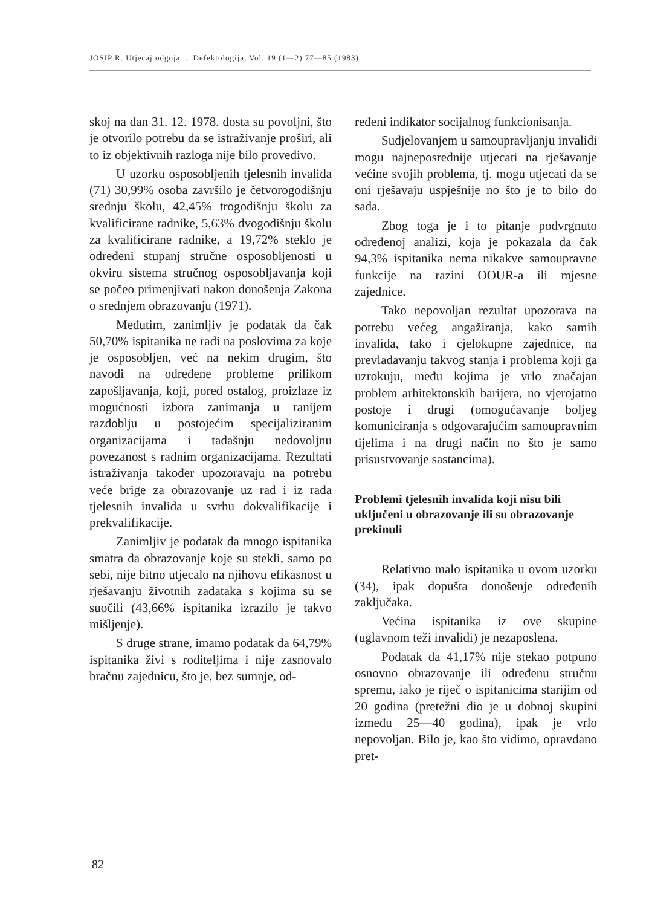JOSIP R. Utjecaj odgoja ... Defektologija, Vol. 19 (1—2) 77—85 (1983)
skoj na dan 31. 12. 1978. dosta su povoljni, što je otvorilo potrebu da se istraživanje proširi, ali to iz objektivnih razloga nije bilo provedivo.
U uzorku osposobljenih tjelesnih invalida (71) 30,99% osoba završilo je četvorogodišnju srednju školu, 42,45% trogodišnju školu za kvalificirane radnike, 5,63% dvogodišnju školu za kvalificirane radnike, a 19,72% steklo je određeni stupanj stručne osposobljenosti u okviru sistema stručnog osposobljavanja koji se počeo primenjivati nakon donošenja Zakona o srednjem obrazovanju (1971).
Međutim, zanimljiv je podatak da čak 50,70% ispitanika ne radi na poslovima za koje je osposobljen, već na nekim drugim, što navodi na određene probleme prilikom zapošljavanja, koji, pored ostalog, proizlaze iz mogućnosti izbora zanimanja u ranijem razdoblju u postojećim specijaliziranim organizacijama i tadašnju nedovoljnu povezanost s radnim organizacijama. Rezultati istraživanja također upozoravaju na potrebu veće brige za obrazovanje uz rad i iz rada tjelesnih invalida u svrhu dokvalifikacije i prekvalifikacije.
Zanimljiv je podatak da mnogo ispitanika smatra da obrazovanje koje su stekli, samo po sebi, nije bitno utjecalo na njihovu efikasnost u rješavanju životnih zadataka s kojima su se suočili (43,66% ispitanika izrazilo je takvo mišljenje).
S druge strane, imamo podatak da 64,79% ispitanika živi s roditeljima i nije zasnovalo bračnu zajednicu, što je, bez sumnje, od-
ređeni indikator socijalnog funkcionisanja.
Sudjelovanjem u samoupravljanju invalidi mogu najneposrednije utjecati na rješavanje većine svojih problema, tj. mogu utjecati da se oni rješavaju uspješnije no što je to bilo do sada.
Zbog toga je i to pitanje podvrgnuto određenoj analizi, koja je pokazala da čak 94,3% ispitanika nema nikakve samoupravne funkcije na razini OOUR-a ili mjesne zajednice.
Tako nepovoljan rezultat upozorava na potrebu većeg angažiranja, kako samih invalida, tako i cjelokupne zajednice, na prevladavanju takvog stanja i problema koji ga uzrokuju, među kojima je vrlo značajan problem arhitektonskih barijera, no vjerojatno postoje i drugi (omogućavanje boljeg komuniciranja s odgovarajućim samoupravnim tijelima i na drugi način no što je samo prisustvovanje sastancima).
Problemi tjelesnih invalida koji nisu bili uključeni u obrazovanje ili su obrazovanje prekinuli
Relativno malo ispitanika u ovom uzorku (34), ipak dopušta donošenje određenih zaključaka.
Većina ispitanika iz ove skupine (uglavnom teži invalidi) je nezaposlena.
Podatak da 41,17% nije stekao potpuno osnovno obrazovanje ili određenu stručnu spremu, iako je riječ o ispitanicima starijim od 20 godina (pretežni dio je u dobnoj skupini između 25—40 godina), ipak je vrlo nepovoljan. Bilo je, kao što vidimo, opravdano pret-
82